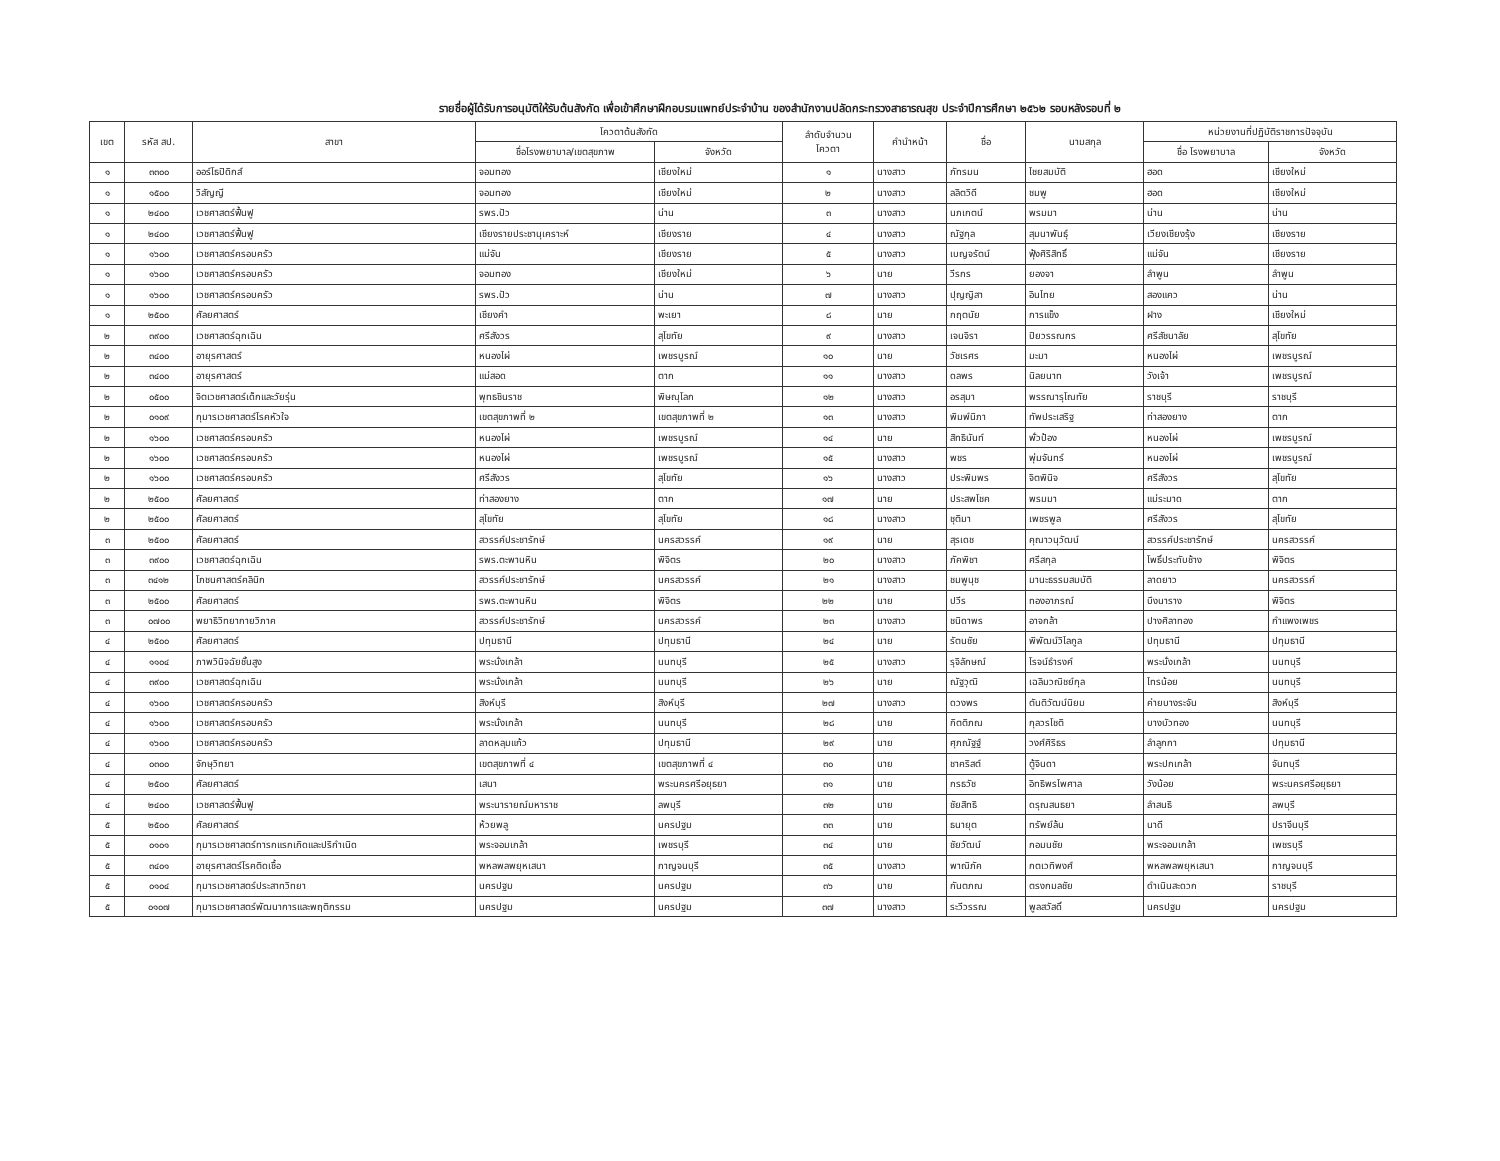รายชื่อผู้ได้รับการอนุมัติให้รับต้นสังกัด เพื่อเข้าศึกษาฝึกอบรมแพทย์ประจำบ้าน ของสำนักงานปลัดกระทรวงสาธารณสุข ประจำปีการศึกษา ๒๕๖๒ รอบหลังรอบที่ ๒
| เขต | รหัส สป. | สาขา | โควตาต้นสังกัด | | ลำดับจำนวน โควตา | คำนำหน้า | ชื่อ | นามสกุล | หน่วยงานที่ปฏิบัติราชการปัจจุบัน | |
| --- | --- | --- | --- | --- | --- | --- | --- | --- | --- | --- |
| | | | ชื่อโรงพยาบาล/เขตสุขภาพ | จังหวัด | | | | | ชื่อ โรงพยาบาล | จังหวัด |
| ๑ | ๓๓๐๐ | ออร์โธปิดิกส์ | จอมทอง | เชียงใหม่ | ๑ | นางสาว | ภัทรมน | ไชยสมบัติ | ฮอด | เชียงใหม่ |
| ๑ | ๑๕๐๐ | วิสัญญี | จอมทอง | เชียงใหม่ | ๒ | นางสาว | ลลิตวิดี | ชมพู | ฮอด | เชียงใหม่ |
| ๑ | ๒๔๐๐ | เวชศาสตร์ฟื้นฟู | รพร.ปัว | น่าน | ๓ | นางสาว | นภเกตน์ | พรมมา | น่าน | น่าน |
| ๑ | ๒๔๐๐ | เวชศาสตร์ฟื้นฟู | เชียงรายประชานุเคราะห์ | เชียงราย | ๔ | นางสาว | ณัฐกุล | สุมนาพันธุ์ | เวียงเชียงรุ้ง | เชียงราย |
| ๑ | ๑๖๐๐ | เวชศาสตร์ครอบครัว | แม่จัน | เชียงราย | ๕ | นางสาว | เบญจรัตน์ | ฟุ้งศิริสิทธิ์ | แม่จัน | เชียงราย |
| ๑ | ๑๖๐๐ | เวชศาสตร์ครอบครัว | จอมทอง | เชียงใหม่ | ๖ | นาย | วีรกร | ยองจา | ลำพูน | ลำพูน |
| ๑ | ๑๖๐๐ | เวชศาสตร์ครอบครัว | รพร.ปัว | น่าน | ๗ | นางสาว | ปุญญิสา | อินไทย | สองแคว | น่าน |
| ๑ | ๒๕๐๐ | ศัลยศาสตร์ | เชียงคำ | พะเยา | ๘ | นาย | กฤตนัย | การแข็ง | ฝาง | เชียงใหม่ |
| ๒ | ๓๙๐๐ | เวชศาสตร์ฉุกเฉิน | ศรีสังวร | สุโขทัย | ๙ | นางสาว | เจนจิรา | ปิยวรรณกร | ศรีสัชนาลัย | สุโขทัย |
| ๒ | ๓๔๐๐ | อายุรศาสตร์ | หนองไผ่ | เพชรบูรณ์ | ๑๐ | นาย | วัชเรศร | มะมา | หนองไผ่ | เพชรบูรณ์ |
| ๒ | ๓๔๐๐ | อายุรศาสตร์ | แม่สอด | ตาก | ๑๑ | นางสาว | ดลพร | นิลยนาท | วังเจ้า | เพชรบูรณ์ |
| ๒ | ๐๕๐๐ | จิตเวชศาสตร์เด็กและวัยรุ่น | พุทธชินราช | พิษณุโลก | ๑๒ | นางสาว | อรสุมา | พรรณารุโณทัย | ราชบุรี | ราชบุรี |
| ๒ | ๐๑๐๙ | กุมารเวชศาสตร์โรคหัวใจ | เขตสุขภาพที่ ๒ | เขตสุขภาพที่ ๒ | ๑๓ | นางสาว | พิมพ์นิภา | ทัพประเสริฐ | ท่าสองยาง | ตาก |
| ๒ | ๑๖๐๐ | เวชศาสตร์ครอบครัว | หนองไผ่ | เพชรบูรณ์ | ๑๔ | นาย | สิทธินันท์ | พั่วป้อง | หนองไผ่ | เพชรบูรณ์ |
| ๒ | ๑๖๐๐ | เวชศาสตร์ครอบครัว | หนองไผ่ | เพชรบูรณ์ | ๑๕ | นางสาว | พชร | พุ่มจันทร์ | หนองไผ่ | เพชรบูรณ์ |
| ๒ | ๑๖๐๐ | เวชศาสตร์ครอบครัว | ศรีสังวร | สุโขทัย | ๑๖ | นางสาว | ประพิมพร | จิตพินิจ | ศรีสังวร | สุโขทัย |
| ๒ | ๒๕๐๐ | ศัลยศาสตร์ | ท่าสองยาง | ตาก | ๑๗ | นาย | ประสพโชค | พรมมา | แม่ระมาด | ตาก |
| ๒ | ๒๕๐๐ | ศัลยศาสตร์ | สุโขทัย | สุโขทัย | ๑๘ | นางสาว | ชุติมา | เพชรพูล | ศรีสังวร | สุโขทัย |
| ๓ | ๒๕๐๐ | ศัลยศาสตร์ | สวรรค์ประชารักษ์ | นครสวรรค์ | ๑๙ | นาย | สุรเดช | คุณาวนุวัฒน์ | สวรรค์ประชารักษ์ | นครสวรรค์ |
| ๓ | ๓๙๐๐ | เวชศาสตร์ฉุกเฉิน | รพร.ตะพานหิน | พิจิตร | ๒๐ | นางสาว | ภัคพิชา | ศรีสกุล | โพธิ์ประทับช้าง | พิจิตร |
| ๓ | ๓๔๑๒ | โภชนศาสตร์คลินิก | สวรรค์ประชารักษ์ | นครสวรรค์ | ๒๑ | นางสาว | ชมพูนุช | มานะธรรมสมบัติ | ลาดยาว | นครสวรรค์ |
| ๓ | ๒๕๐๐ | ศัลยศาสตร์ | รพร.ตะพานหิน | พิจิตร | ๒๒ | นาย | ปวีร | ทองอาภรณ์ | บึงนาราง | พิจิตร |
| ๓ | ๐๗๐๐ | พยาธิวิทยากายวิภาค | สวรรค์ประชารักษ์ | นครสวรรค์ | ๒๓ | นางสาว | ชนิดาพร | อาจกล้า | ปางศิลาทอง | กำแพงเพชร |
| ๔ | ๒๕๐๐ | ศัลยศาสตร์ | ปทุมธานี | ปทุมธานี | ๒๔ | นาย | รัตนชัย | พิพัฒน์วิไลกูล | ปทุมธานี | ปทุมธานี |
| ๔ | ๑๑๐๔ | ภาพวินิจฉัยชั้นสูง | พระนั่งเกล้า | นนทบุรี | ๒๕ | นางสาว | รุจิลักษณ์ | โรจน์ธำรงค์ | พระนั่งเกล้า | นนทบุรี |
| ๔ | ๓๙๐๐ | เวชศาสตร์ฉุกเฉิน | พระนั่งเกล้า | นนทบุรี | ๒๖ | นาย | ณัฐวุฒิ | เฉลิมวณิชย์กุล | ไทรน้อย | นนทบุรี |
| ๔ | ๑๖๐๐ | เวชศาสตร์ครอบครัว | สิงห์บุรี | สิงห์บุรี | ๒๗ | นางสาว | ดวงพร | ตันติวัฒน์นิยม | ค่ายบางระจัน | สิงห์บุรี |
| ๔ | ๑๖๐๐ | เวชศาสตร์ครอบครัว | พระนั่งเกล้า | นนทบุรี | ๒๘ | นาย | กิตติภณ | กุลวรโชติ | บางบัวทอง | นนทบุรี |
| ๔ | ๑๖๐๐ | เวชศาสตร์ครอบครัว | ลาดหลุมแก้ว | ปทุมธานี | ๒๙ | นาย | ศุภณัฐฐ์ | วงศ์ศิริธร | ลำลูกกา | ปทุมธานี |
| ๔ | ๐๓๐๐ | จักษุวิทยา | เขตสุขภาพที่ ๔ | เขตสุขภาพที่ ๔ | ๓๐ | นาย | ชาคริสต์ | ตู้จินดา | พระปกเกล้า | จันทบุรี |
| ๔ | ๒๕๐๐ | ศัลยศาสตร์ | เสนา | พระนครศรีอยุธยา | ๓๑ | นาย | กรธวัช | อิทธิพรไพศาล | วังน้อย | พระนครศรีอยุธยา |
| ๔ | ๒๔๐๐ | เวชศาสตร์ฟื้นฟู | พระนารายณ์มหาราช | ลพบุรี | ๓๒ | นาย | ชัยสิทธิ | ดรุณสนธยา | ลำสนธิ | ลพบุรี |
| ๕ | ๒๕๐๐ | ศัลยศาสตร์ | ห้วยพลู | นครปฐม | ๓๓ | นาย | ธนายุต | ทรัพย์ล้น | นาดี | ปราจีนบุรี |
| ๕ | ๐๑๐๑ | กุมารเวชศาสตร์ทารกแรกเกิดและปริกำเนิด | พระจอมเกล้า | เพชรบุรี | ๓๔ | นาย | ชัยวัฒน์ | กอมนชัย | พระจอมเกล้า | เพชรบุรี |
| ๕ | ๓๔๐๑ | อายุรศาสตร์โรคติดเชื้อ | พหลพลพยุหเสนา | กาญจนบุรี | ๓๕ | นางสาว | พาณิภัค | กตเวทิพงศ์ | พหลพลพยุหเสนา | กาญจนบุรี |
| ๕ | ๐๑๐๔ | กุมารเวชศาสตร์ประสาทวิทยา | นครปฐม | นครปฐม | ๓๖ | นาย | กันตภณ | ตรงกมลชัย | ดำเนินสะดวก | ราชบุรี |
| ๕ | ๐๑๐๗ | กุมารเวชศาสตร์พัฒนาการและพฤติกรรม | นครปฐม | นครปฐม | ๓๗ | นางสาว | ระวีวรรณ | พูลสวัสดิ์ | นครปฐม | นครปฐม |